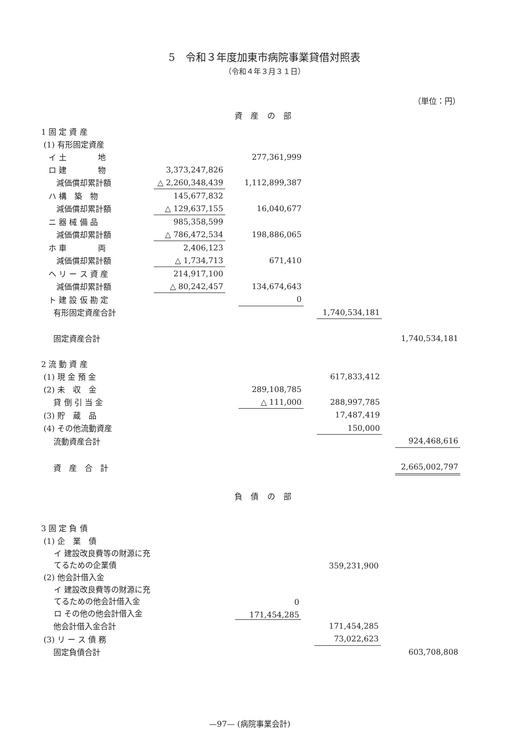5　令和３年度加東市病院事業貸借対照表
（令和４年３月３１日）
（単位：円）
資 産 の 部
| 1 固 定 資 産 | | | | | | | |
| (1) 有形固定資産 | | | | | | | |
| イ 土 地 | | | 277,361,999 | | | | |
| ロ 建 物 | 3,373,247,826 | | | | | | |
| 減価償却累計額 | △ 2,260,348,439 | | 1,112,899,387 | | | | |
| ハ 構 築 物 | 145,677,832 | | | | | | |
| 減価償却累計額 | △ 129,637,155 | | 16,040,677 | | | | |
| ニ 器 械 備 品 | 985,358,599 | | | | | | |
| 減価償却累計額 | △ 786,472,534 | | 198,886,065 | | | | |
| ホ 車 両 | 2,406,123 | | | | | | |
| 減価償却累計額 | △ 1,734,713 | | 671,410 | | | | |
| ヘ リ ー ス 資 産 | 214,917,100 | | | | | | |
| 減価償却累計額 | △ 80,242,457 | | 134,674,643 | | | | |
| ト 建 設 仮 勘 定 | | | 0 | | | | |
| 有形固定資産合計 | | | | | 1,740,534,181 | | |
| 固定資産合計 | | | | | | | 1,740,534,181 |
| 2 流 動 資 産 | | | | | | | |
| (1) 現 金 預 金 | | | | | 617,833,412 | | |
| (2) 未 収 金 | | | 289,108,785 | | | | |
| 貸 倒 引 当 金 | | | △ 111,000 | | 288,997,785 | | |
| (3) 貯 蔵 品 | | | | | 17,487,419 | | |
| (4) その他流動資産 | | | | | 150,000 | | |
| 流動資産合計 | | | | | | | 924,468,616 |
| 資 産 合 計 | | | | | | | 2,665,002,797 |
負 債 の 部
| 3 固 定 負 債 | | | | | | | |
| (1) 企 業 債 | | | | | | | |
| イ 建設改良費等の財源に充てるための企業債 | | | | | 359,231,900 | | |
| (2) 他会計借入金 | | | | | | | |
| イ 建設改良費等の財源に充てるための他会計借入金 | | | 0 | | | | |
| ロ その他の他会計借入金 | | | 171,454,285 | | | | |
| 他会計借入金合計 | | | | | 171,454,285 | | |
| (3) リ ー ス 債 務 | | | | | 73,022,623 | | |
| 固定負債合計 | | | | | | | 603,708,808 |
—97— (病院事業会計)